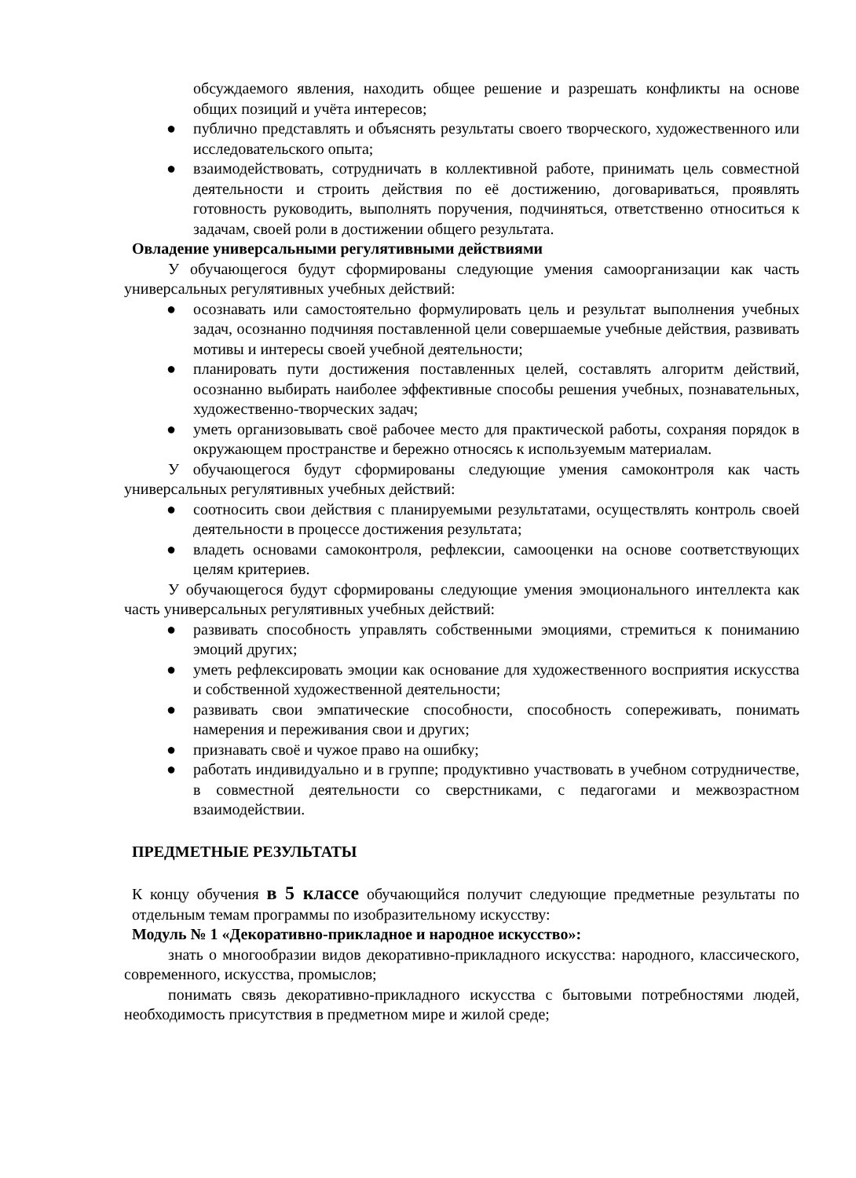обсуждаемого явления, находить общее решение и разрешать конфликты на основе общих позиций и учёта интересов;
● публично представлять и объяснять результаты своего творческого, художественного или исследовательского опыта;
● взаимодействовать, сотрудничать в коллективной работе, принимать цель совместной деятельности и строить действия по её достижению, договариваться, проявлять готовность руководить, выполнять поручения, подчиняться, ответственно относиться к задачам, своей роли в достижении общего результата.
Овладение универсальными регулятивными действиями
У обучающегося будут сформированы следующие умения самоорганизации как часть универсальных регулятивных учебных действий:
● осознавать или самостоятельно формулировать цель и результат выполнения учебных задач, осознанно подчиняя поставленной цели совершаемые учебные действия, развивать мотивы и интересы своей учебной деятельности;
● планировать пути достижения поставленных целей, составлять алгоритм действий, осознанно выбирать наиболее эффективные способы решения учебных, познавательных, художественно-творческих задач;
● уметь организовывать своё рабочее место для практической работы, сохраняя порядок в окружающем пространстве и бережно относясь к используемым материалам.
У обучающегося будут сформированы следующие умения самоконтроля как часть универсальных регулятивных учебных действий:
● соотносить свои действия с планируемыми результатами, осуществлять контроль своей деятельности в процессе достижения результата;
● владеть основами самоконтроля, рефлексии, самооценки на основе соответствующих целям критериев.
У обучающегося будут сформированы следующие умения эмоционального интеллекта как часть универсальных регулятивных учебных действий:
● развивать способность управлять собственными эмоциями, стремиться к пониманию эмоций других;
● уметь рефлексировать эмоции как основание для художественного восприятия искусства и собственной художественной деятельности;
● развивать свои эмпатические способности, способность сопереживать, понимать намерения и переживания свои и других;
● признавать своё и чужое право на ошибку;
● работать индивидуально и в группе; продуктивно участвовать в учебном сотрудничестве, в совместной деятельности со сверстниками, с педагогами и межвозрастном взаимодействии.
ПРЕДМЕТНЫЕ РЕЗУЛЬТАТЫ
К концу обучения в 5 классе обучающийся получит следующие предметные результаты по отдельным темам программы по изобразительному искусству:
Модуль № 1 «Декоративно-прикладное и народное искусство»:
знать о многообразии видов декоративно-прикладного искусства: народного, классического, современного, искусства, промыслов;
понимать связь декоративно-прикладного искусства с бытовыми потребностями людей, необходимость присутствия в предметном мире и жилой среде;